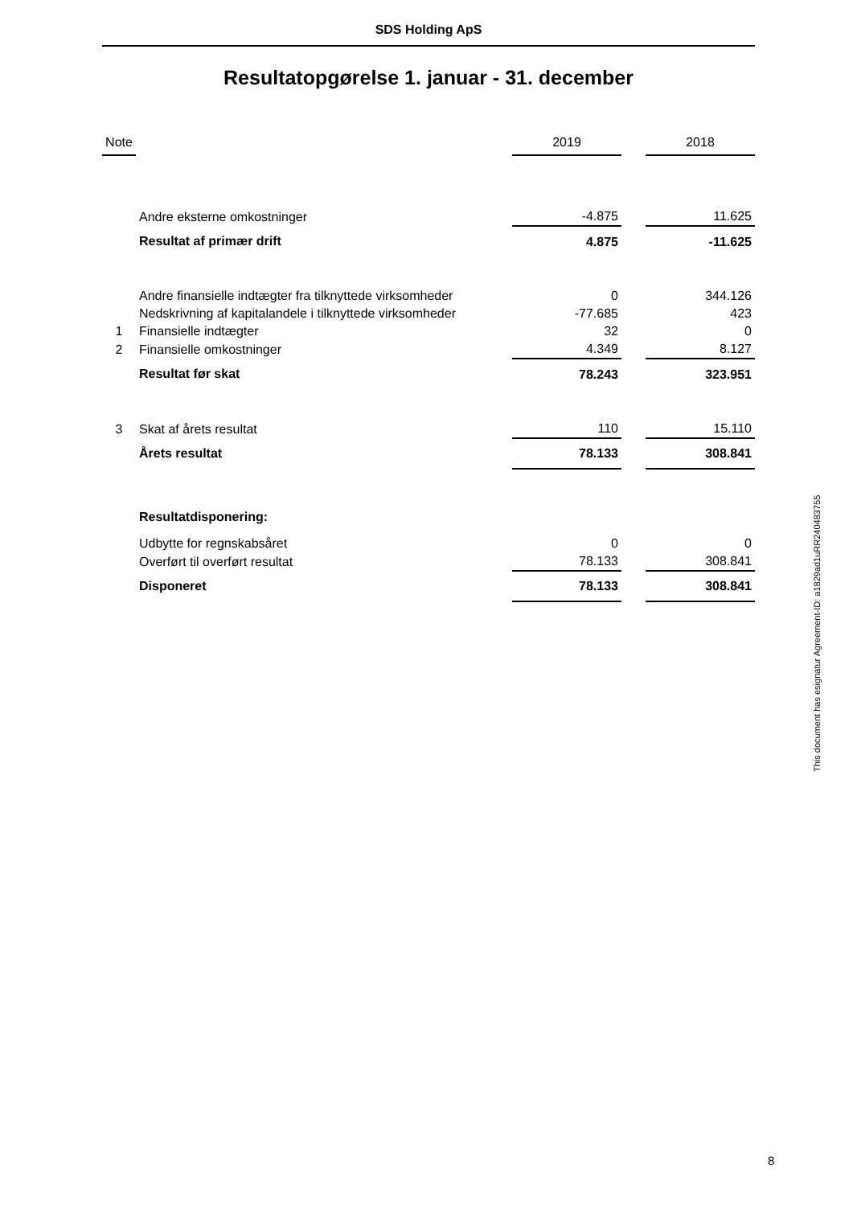SDS Holding ApS
Resultatopgørelse 1. januar - 31. december
| Note | | 2019 | | 2018 |
| --- | --- | --- | --- | --- |
| | Andre eksterne omkostninger | -4.875 | | 11.625 |
| | Resultat af primær drift | 4.875 | | -11.625 |
| | Andre finansielle indtægter fra tilknyttede virksomheder | 0 | | 344.126 |
| | Nedskrivning af kapitalandele i tilknyttede virksomheder | -77.685 | | 423 |
| 1 | Finansielle indtægter | 32 | | 0 |
| 2 | Finansielle omkostninger | 4.349 | | 8.127 |
| | Resultat før skat | 78.243 | | 323.951 |
| 3 | Skat af årets resultat | 110 | | 15.110 |
| | Årets resultat | 78.133 | | 308.841 |
| | Resultatdisponering: | | | |
| | Udbytte for regnskabsåret | 0 | | 0 |
| | Overført til overført resultat | 78.133 | | 308.841 |
| | Disponeret | 78.133 | | 308.841 |
This document has esignatur Agreement-ID: a1829ad1uRR240483755
8